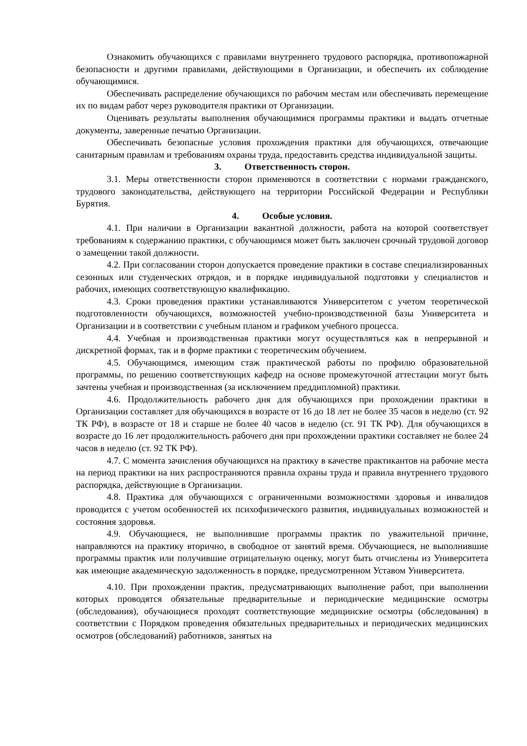Ознакомить обучающихся с правилами внутреннего трудового распорядка, противопожарной безопасности и другими правилами, действующими в Организации, и обеспечить их соблюдение обучающимися.
Обеспечивать распределение обучающихся по рабочим местам или обеспечивать перемещение их по видам работ через руководителя практики от Организации.
Оценивать результаты выполнения обучающимися программы практики и выдать отчетные документы, заверенные печатью Организации.
Обеспечивать безопасные условия прохождения практики для обучающихся, отвечающие санитарным правилам и требованиям охраны труда, предоставить средства индивидуальной защиты.
3. Ответственность сторон.
3.1. Меры ответственности сторон применяются в соответствии с нормами гражданского, трудового законодательства, действующего на территории Российской Федерации и Республики Бурятия.
4. Особые условия.
4.1. При наличии в Организации вакантной должности, работа на которой соответствует требованиям к содержанию практики, с обучающимся может быть заключен срочный трудовой договор о замещении такой должности.
4.2. При согласовании сторон допускается проведение практики в составе специализированных сезонных или студенческих отрядов, и в порядке индивидуальной подготовки у специалистов и рабочих, имеющих соответствующую квалификацию.
4.3. Сроки проведения практики устанавливаются Университетом с учетом теоретической подготовленности обучающихся, возможностей учебно-производственной базы Университета и Организации и в соответствии с учебным планом и графиком учебного процесса.
4.4. Учебная и производственная практики могут осуществляться как в непрерывной и дискретной формах, так и в форме практики с теоретическим обучением.
4.5. Обучающимся, имеющим стаж практической работы по профилю образовательной программы, по решению соответствующих кафедр на основе промежуточной аттестации могут быть зачтены учебная и производственная (за исключением преддипломной) практики.
4.6. Продолжительность рабочего дня для обучающихся при прохождении практики в Организации составляет для обучающихся в возрасте от 16 до 18 лет не более 35 часов в неделю (ст. 92 ТК РФ), в возрасте от 18 и старше не более 40 часов в неделю (ст. 91 ТК РФ). Для обучающихся в возрасте до 16 лет продолжительность рабочего дня при прохождении практики составляет не более 24 часов в неделю (ст. 92 ТК РФ).
4.7. С момента зачисления обучающихся на практику в качестве практикантов на рабочие места на период практики на них распространяются правила охраны труда и правила внутреннего трудового распорядка, действующие в Организации.
4.8. Практика для обучающихся с ограниченными возможностями здоровья и инвалидов проводится с учетом особенностей их психофизического развития, индивидуальных возможностей и состояния здоровья.
4.9. Обучающиеся, не выполнившие программы практик по уважительной причине, направляются на практику вторично, в свободное от занятий время. Обучающиеся, не выполнившие программы практик или получившие отрицательную оценку, могут быть отчислены из Университета как имеющие академическую задолженность в порядке, предусмотренном Уставом Университета.
4.10. При прохождении практик, предусматривающих выполнение работ, при выполнении которых проводятся обязательные предварительные и периодические медицинские осмотры (обследования), обучающиеся проходят соответствующие медицинские осмотры (обследования) в соответствии с Порядком проведения обязательных предварительных и периодических медицинских осмотров (обследований) работников, занятых на